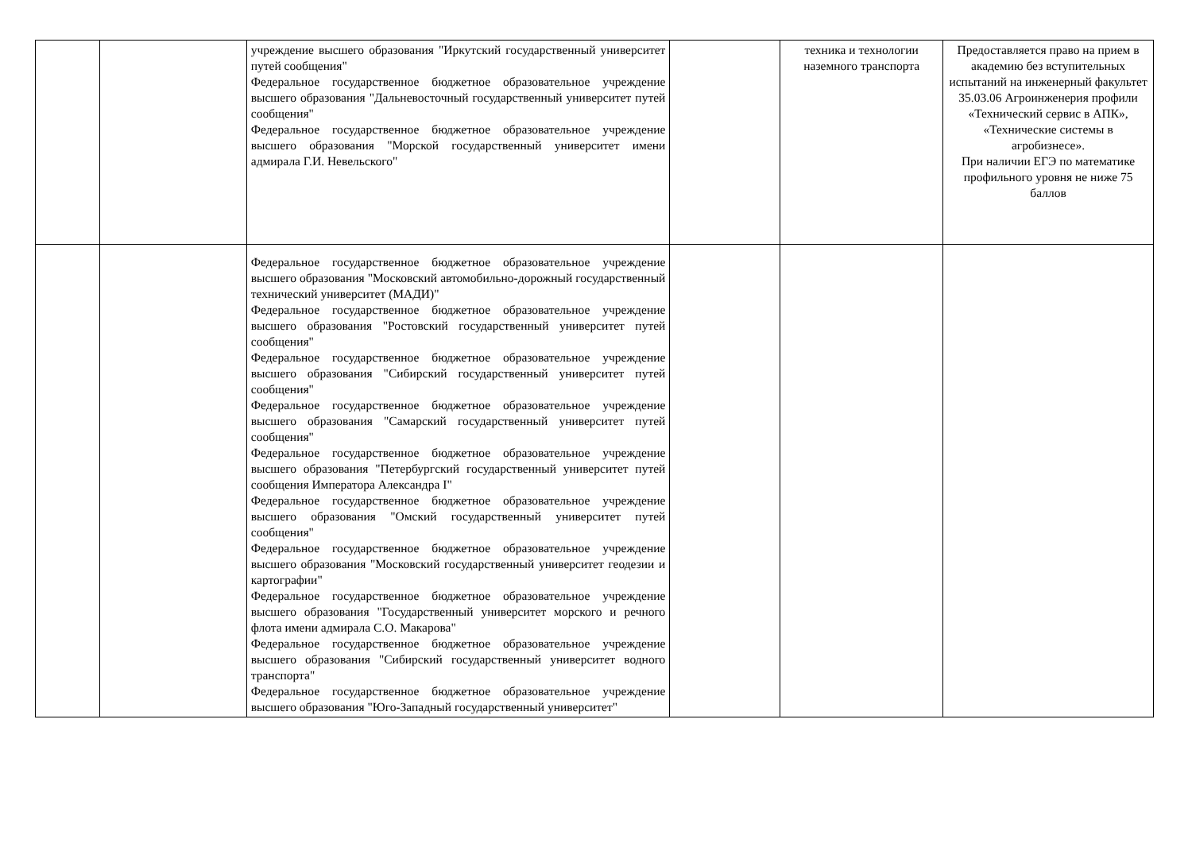| | | учреждение высшего образования "Иркутский государственный университет путей сообщения" Федеральное государственное бюджетное образовательное учреждение высшего образования "Дальневосточный государственный университет путей сообщения" Федеральное государственное бюджетное образовательное учреждение высшего образования "Морской государственный университет имени адмирала Г.И. Невельского" | | техника и технологии наземного транспорта | Предоставляется право на прием в академию без вступительных испытаний на инженерный факультет 35.03.06 Агроинженерия профили «Технический сервис в АПК», «Технические системы в агробизнесе». При наличии ЕГЭ по математике профильного уровня не ниже 75 баллов |
| | | Федеральное государственное бюджетное образовательное учреждение высшего образования "Московский автомобильно-дорожный государственный технический университет (МАДИ)" Федеральное государственное бюджетное образовательное учреждение высшего образования "Ростовский государственный университет путей сообщения" Федеральное государственное бюджетное образовательное учреждение высшего образования "Сибирский государственный университет путей сообщения" Федеральное государственное бюджетное образовательное учреждение высшего образования "Самарский государственный университет путей сообщения" Федеральное государственное бюджетное образовательное учреждение высшего образования "Петербургский государственный университет путей сообщения Императора Александра I" Федеральное государственное бюджетное образовательное учреждение высшего образования "Омский государственный университет путей сообщения" Федеральное государственное бюджетное образовательное учреждение высшего образования "Московский государственный университет геодезии и картографии" Федеральное государственное бюджетное образовательное учреждение высшего образования "Государственный университет морского и речного флота имени адмирала С.О. Макарова" Федеральное государственное бюджетное образовательное учреждение высшего образования "Сибирский государственный университет водного транспорта" Федеральное государственное бюджетное образовательное учреждение высшего образования "Юго-Западный государственный университет" | | | |